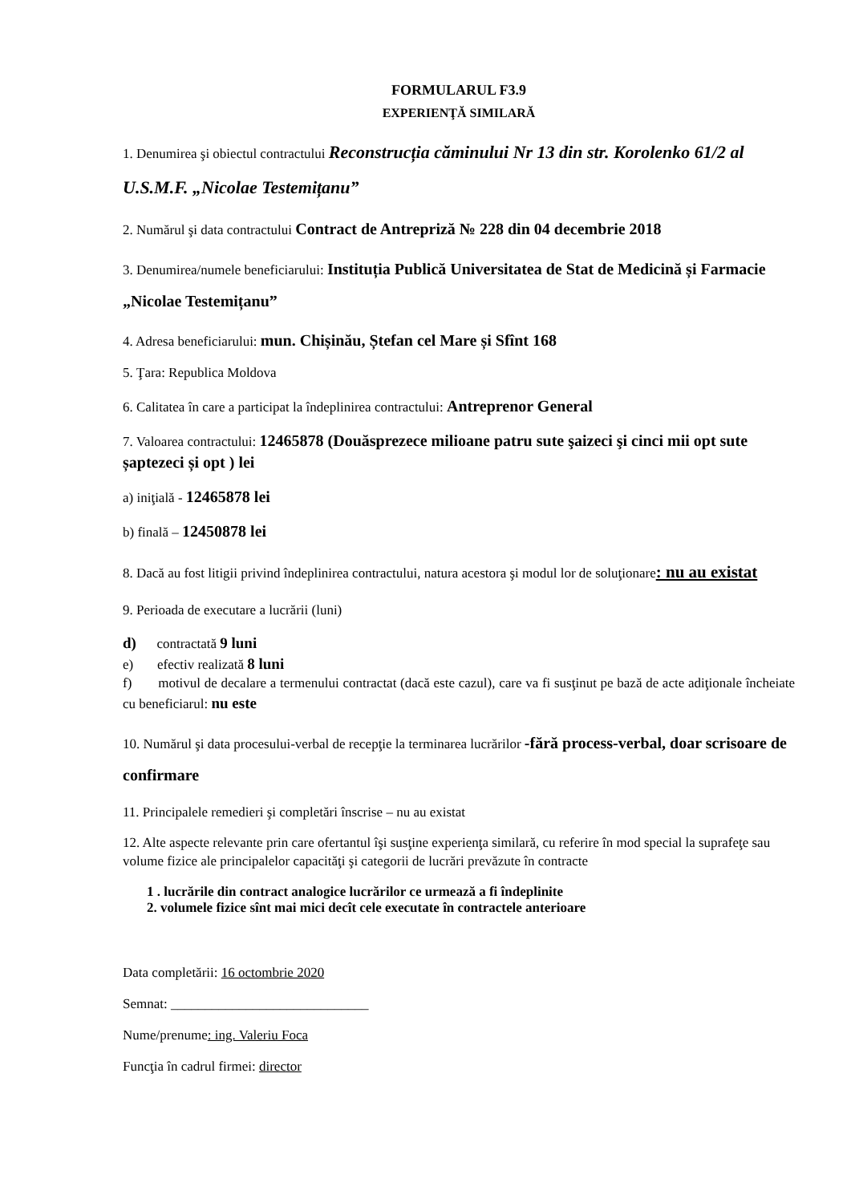FORMULARUL F3.9
EXPERIENŢĂ SIMILARĂ
1. Denumirea şi obiectul contractului Reconstrucția căminului Nr 13 din str. Korolenko 61/2 al U.S.M.F. „Nicolae Testemițanu”
2. Numărul şi data contractului Contract de Antrepriză № 228 din 04 decembrie 2018
3. Denumirea/numele beneficiarului: Instituția Publică Universitatea de Stat de Medicină și Farmacie „Nicolae Testemițanu”
4. Adresa beneficiarului: mun. Chișinău, Ștefan cel Mare și Sfînt 168
5. Ţara: Republica Moldova
6. Calitatea în care a participat la îndeplinirea contractului: Antreprenor General
7. Valoarea contractului: 12465878 (Douăsprezece milioane patru sute şaizeci şi cinci mii opt sute șaptezeci și opt ) lei
a) iniţială - 12465878 lei
b) finală – 12450878 lei
8. Dacă au fost litigii privind îndeplinirea contractului, natura acestora şi modul lor de soluţionare: nu au existat
9. Perioada de executare a lucrării (luni)
d) contractată 9 luni
e) efectiv realizată 8 luni
f) motivul de decalare a termenului contractat (dacă este cazul), care va fi susţinut pe bază de acte adiţionale încheiate cu beneficiarul: nu este
10. Numărul şi data procesului-verbal de recepţie la terminarea lucrărilor -fără process-verbal, doar scrisoare de confirmare
11. Principalele remedieri şi completări înscrise – nu au existat
12. Alte aspecte relevante prin care ofertantul îşi susţine experienţa similară, cu referire în mod special la suprafeţe sau volume fizice ale principalelor capacităţi şi categorii de lucrări prevăzute în contracte
1 . lucrările din contract analogice lucrărilor ce urmează a fi îndeplinite
2. volumele fizice sînt mai mici decît cele executate în contractele anterioare
Data completării: 16 octombrie 2020
Semnat: _____________________________
Nume/prenume: ing. Valeriu Foca
Funcţia în cadrul firmei: director